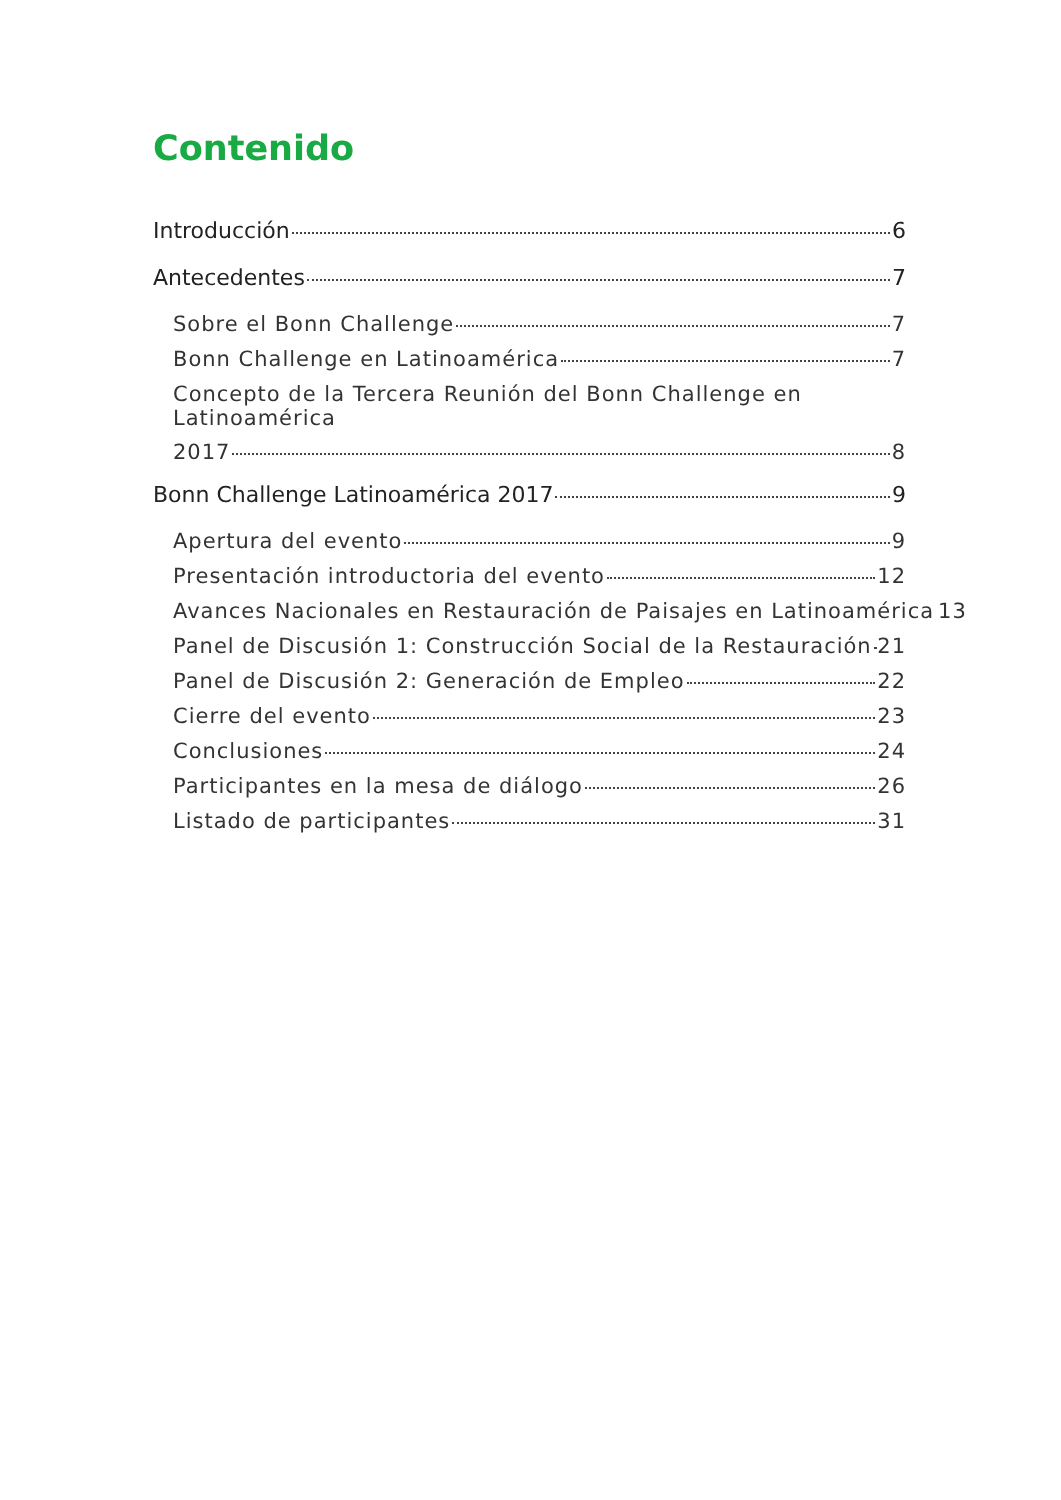Contenido
Introducción 6
Antecedentes 7
Sobre el Bonn Challenge 7
Bonn Challenge en Latinoamérica 7
Concepto de la Tercera Reunión del Bonn Challenge en Latinoamérica
2017 8
Bonn Challenge Latinoamérica 2017 9
Apertura del evento 9
Presentación introductoria del evento 12
Avances Nacionales en Restauración de Paisajes en Latinoamérica 13
Panel de Discusión 1: Construcción Social de la Restauración 21
Panel de Discusión 2: Generación de Empleo 22
Cierre del evento 23
Conclusiones 24
Participantes en la mesa de diálogo 26
Listado de participantes 31